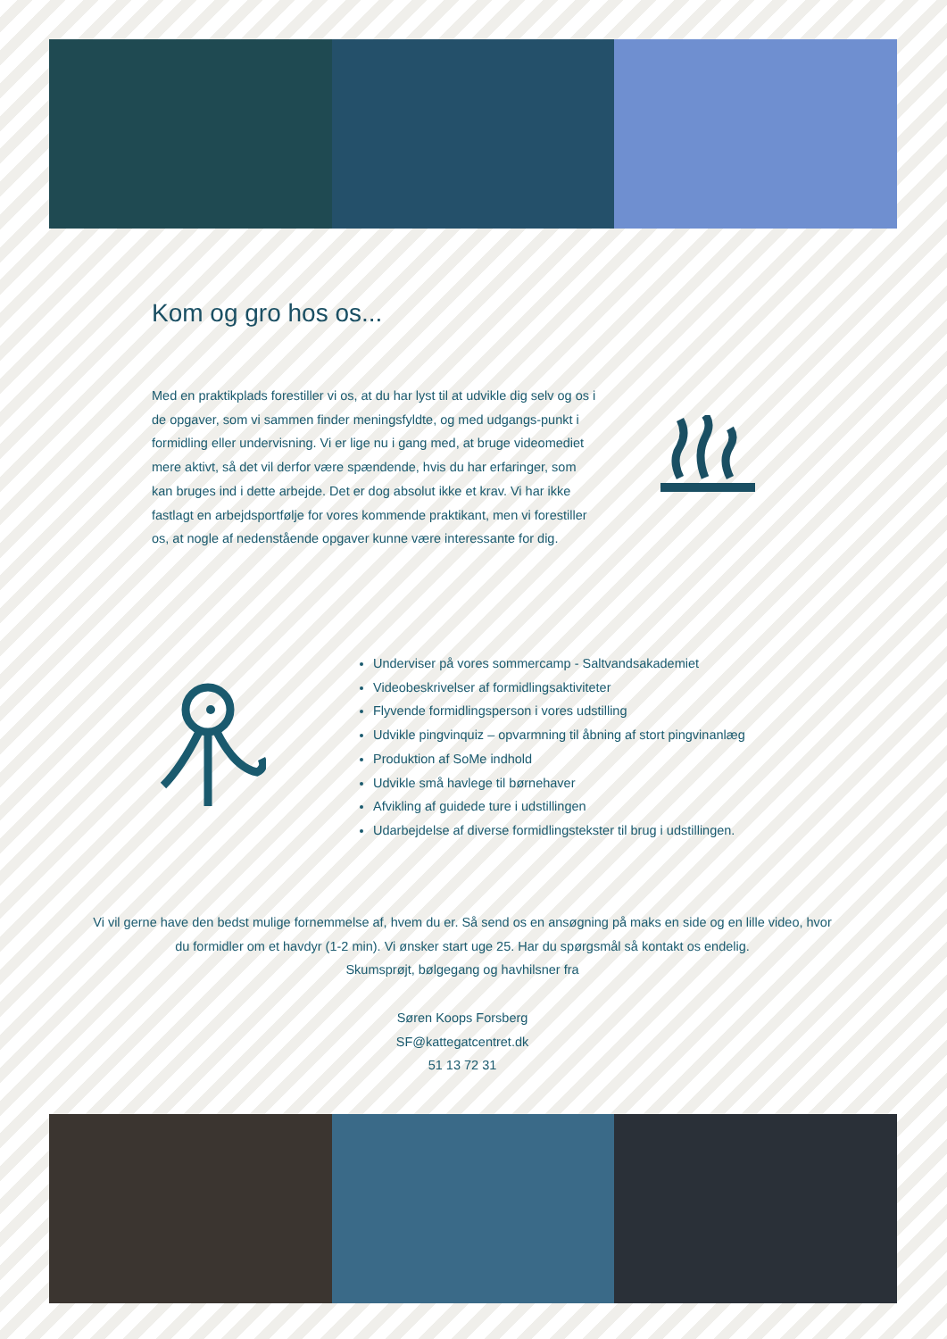Kom og gro hos os...
Med en praktikplads forestiller vi os, at du har lyst til at udvikle dig selv og os i de opgaver, som vi sammen finder meningsfyldte, og med udgangs-punkt i formidling eller undervisning. Vi er lige nu i gang med, at bruge videomediet mere aktivt, så det vil derfor være spændende, hvis du har erfaringer, som kan bruges ind i dette arbejde. Det er dog absolut ikke et krav. Vi har ikke fastlagt en arbejdsportfølje for vores kommende praktikant, men vi forestiller os, at nogle af nedenstående opgaver kunne være interessante for dig.
Underviser på vores sommercamp - Saltvandsakademiet
Videobeskrivelser af formidlingsaktiviteter
Flyvende formidlingsperson i vores udstilling
Udvikle pingvinquiz – opvarmning til åbning af stort pingvinanlæg
Produktion af SoMe indhold
Udvikle små havlege til børnehaver
Afvikling af guidede ture i udstillingen
Udarbejdelse af diverse formidlingstekster til brug i udstillingen.
Vi vil gerne have den bedst mulige fornemmelse af, hvem du er. Så send os en ansøgning på maks en side og en lille video, hvor du formidler om et havdyr (1-2 min). Vi ønsker start uge 25. Har du spørgsmål så kontakt os endelig.
Skumsprøjt, bølgegang og havhilsner fra
Søren Koops Forsberg
SF@kattegatcentret.dk
51 13 72 31